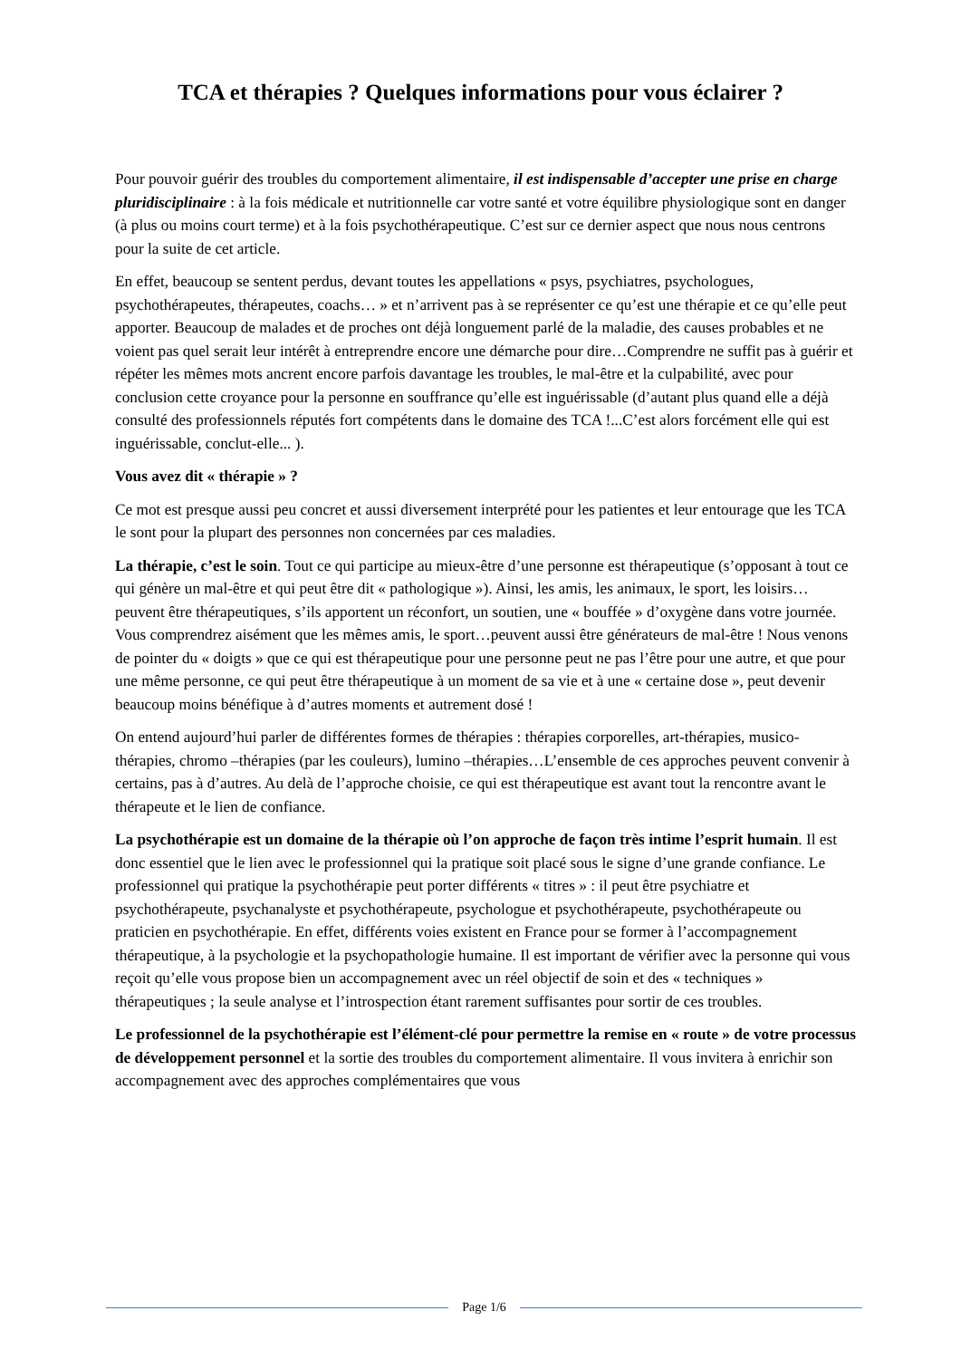TCA et thérapies ? Quelques informations pour vous éclairer ?
Pour pouvoir guérir des troubles du comportement alimentaire, il est indispensable d’accepter une prise en charge pluridisciplinaire : à la fois médicale et nutritionnelle car votre santé et votre équilibre physiologique sont en danger (à plus ou moins court terme) et à la fois psychothérapeutique. C’est sur ce dernier aspect que nous nous centrons pour la suite de cet article.
En effet, beaucoup se sentent perdus, devant toutes les appellations « psys, psychiatres, psychologues, psychothérapeutes, thérapeutes, coachs… » et n’arrivent pas à se représenter ce qu’est une thérapie et ce qu’elle peut apporter. Beaucoup de malades et de proches ont déjà longuement parlé de la maladie, des causes probables et ne voient pas quel serait leur intérêt à entreprendre encore une démarche pour dire…Comprendre ne suffit pas à guérir et répéter les mêmes mots ancrent encore parfois davantage les troubles, le mal-être et la culpabilité, avec pour conclusion cette croyance pour la personne en souffrance qu’elle est inguérissable (d’autant plus quand elle a déjà consulté des professionnels réputés fort compétents dans le domaine des TCA !...C’est alors forcément elle qui est inguérissable, conclut-elle... ).
Vous avez dit « thérapie » ?
Ce mot est presque aussi peu concret et aussi diversement interprété pour les patientes et leur entourage que les TCA le sont pour la plupart des personnes non concernées par ces maladies.
La thérapie, c’est le soin. Tout ce qui participe au mieux-être d’une personne est thérapeutique (s’opposant à tout ce qui génère un mal-être et qui peut être dit « pathologique »). Ainsi, les amis, les animaux, le sport, les loisirs…peuvent être thérapeutiques, s’ils apportent un réconfort, un soutien, une « bouffée » d’oxygène dans votre journée. Vous comprendrez aisément que les mêmes amis, le sport…peuvent aussi être générateurs de mal-être ! Nous venons de pointer du « doigts » que ce qui est thérapeutique pour une personne peut ne pas l’être pour une autre, et que pour une même personne, ce qui peut être thérapeutique à un moment de sa vie et à une « certaine dose », peut devenir beaucoup moins bénéfique à d’autres moments et autrement dosé !
On entend aujourd’hui parler de différentes formes de thérapies : thérapies corporelles, art-thérapies, musico- thérapies, chromo –thérapies (par les couleurs), lumino –thérapies…L’ensemble de ces approches peuvent convenir à certains, pas à d’autres. Au delà de l’approche choisie, ce qui est thérapeutique est avant tout la rencontre avant le thérapeute et le lien de confiance.
La psychothérapie est un domaine de la thérapie où l’on approche de façon très intime l’esprit humain. Il est donc essentiel que le lien avec le professionnel qui la pratique soit placé sous le signe d’une grande confiance. Le professionnel qui pratique la psychothérapie peut porter différents « titres » : il peut être psychiatre et psychothérapeute, psychanalyste et psychothérapeute, psychologue et psychothérapeute, psychothérapeute ou praticien en psychothérapie. En effet, différents voies existent en France pour se former à l’accompagnement thérapeutique, à la psychologie et la psychopathologie humaine. Il est important de vérifier avec la personne qui vous reçoit qu’elle vous propose bien un accompagnement avec un réel objectif de soin et des « techniques » thérapeutiques ; la seule analyse et l’introspection étant rarement suffisantes pour sortir de ces troubles.
Le professionnel de la psychothérapie est l’élément-clé pour permettre la remise en « route » de votre processus de développement personnel et la sortie des troubles du comportement alimentaire. Il vous invitera à enrichir son accompagnement avec des approches complémentaires que vous
Page 1/6